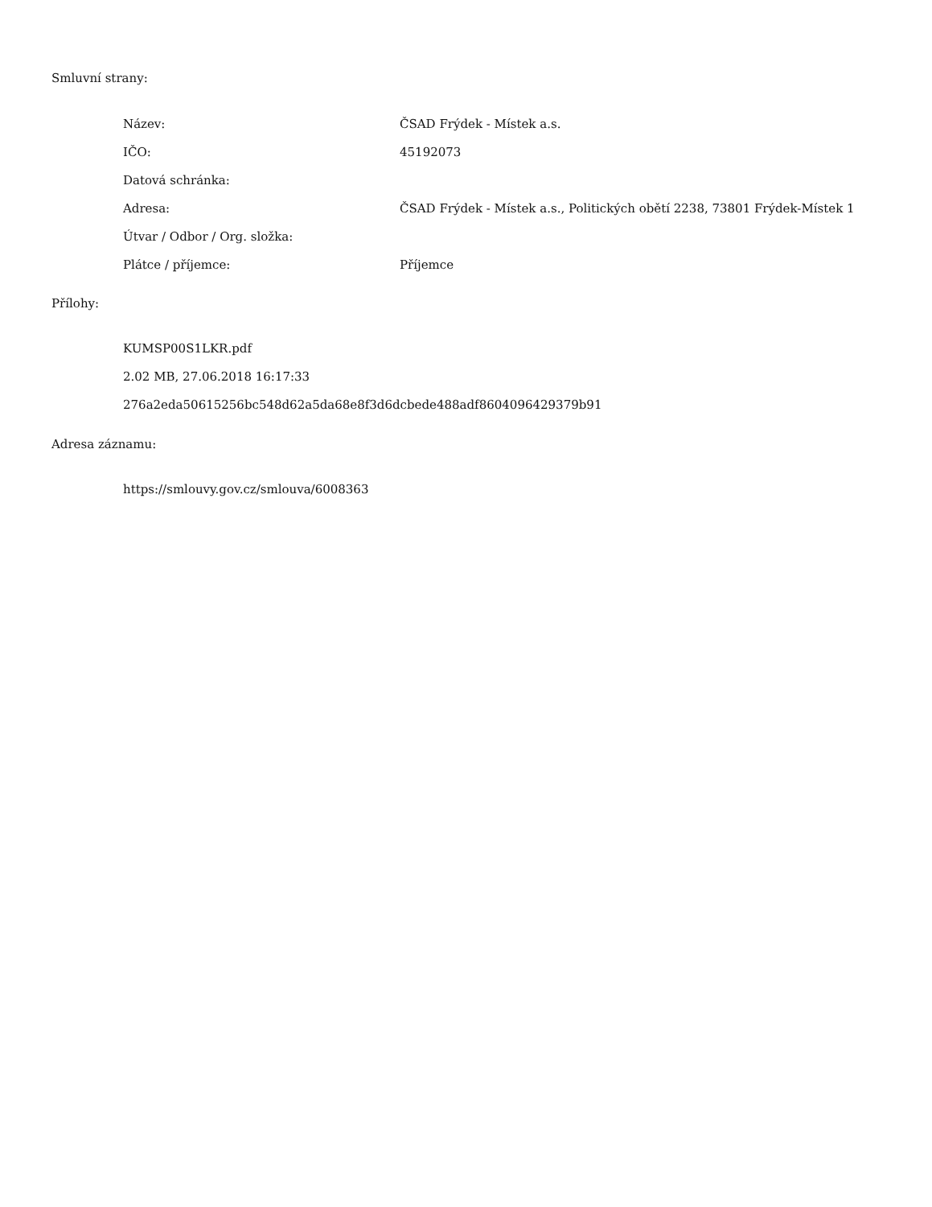Smluvní strany:
| Název: | ČSAD Frýdek - Místek a.s. |
| IČO: | 45192073 |
| Datová schránka: | |
| Adresa: | ČSAD Frýdek - Místek a.s., Politických obětí 2238, 73801 Frýdek-Místek 1 |
| Útvar / Odbor / Org. složka: | |
| Plátce / příjemce: | Příjemce |
Přílohy:
KUMSP00S1LKR.pdf
2.02 MB, 27.06.2018 16:17:33
276a2eda50615256bc548d62a5da68e8f3d6dcbede488adf8604096429379b91
Adresa záznamu:
https://smlouvy.gov.cz/smlouva/6008363